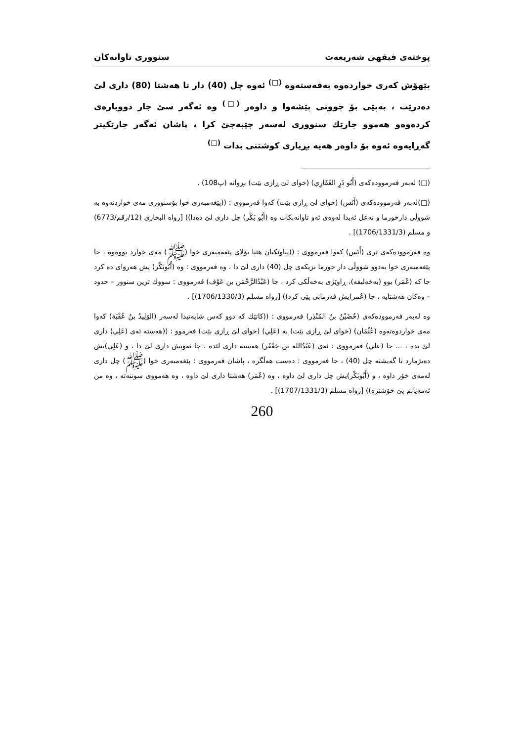پوختەی فیقهی شەریعەت سنووری تاوانەکان
بێهۆش کەری خواردەوە بەقەستەوە <sup>(□)</sup> ئەوە چل (40) دار تا هەشتا (80) داری لێ دەدرێت ، بەپێی بۆ چوونی پێشەوا و داوەر <sup>(□)</sup> وە ئەگەر سێ جار دووبارەی کردەوەو هەموو جارێك سنووری لەسەر جێبەجێ کرا ، پاشان ئەگەر جارێکیتر گەڕایەوە ئەوە بۆ داوەر هەیە بڕیاری کوشتنی بدات <sup>(□)</sup>
(□) لەبەر فەرموودەکەی (أَبُو ذَرٍ الغَفَارِي) (خوای لێ ڕازی بێت) بڕوانە (پ108) .
(□)لەبەر فەرموودەکەی (أَنَس) (خوای لێ ڕازی بێت) کەوا فەرمووی : ((پێغەمبەری خوا بۆسنووری مەی خواردنەوە بە شووڵی دارخورما و نەعل ئەیدا لەوەی ئەو تاوانەبکات وە (أَبُو بَكْر) چل داری لێ دەدا)) [رواه البخاري (12/رقم/6773) و مسلم (1706/1331/3)] .
وە فەرموودەکەی تری (أَنَس) کەوا فەرمووی : ((پیاوێکیان هێنا بۆلای پێغەمبەری خوا (ﷺ) مەی خوارد بووەوە ، جا پێغەمبەری خوا بەدوو شووڵی دار خورما نزیکەی چل (40) داری لێ دا ، وە فەرمووی : وە (أَبُوبَكْر) یش هەروای دە کرد جا کە (عُمَر) بوو (بەخەلیفە)، ڕاوێژی بەخەڵکی کرد ، جا (عَبْدُالرَّحْمَن بن عَوْف) فەرمووی : سووك ترین سنوور – حدود – وەکان هەشتایە ، جا (عُمر)یش فەرمانی پێی کرد)) [رواه مسلم (1706/1330/3)] .
وە لەبەر فەرموودەکەی (حُضَيْنُ بنُ المُنْذِر) فەرمووی : ((کاتێك کە دوو کەس شایەتیدا لەسەر (الوَلِيدُ بنُ عُقْبَة) کەوا مەی خواردوەتەوە (عُثْمَان) (خوای لێ ڕازی بێت) بە (عَلِي) (خوای لێ ڕازی بێت) فەرموو : ((هەستە ئەی (عَلِي) داری لێ بدە ، ... جا (علي) فەرمووی : ئەی (عَبْدُالله بن جَعْفَر) هەستە داری لێدە ، جا ئەویش داری لێ دا ، و (عَلِي)یش دەیژمارد تا گەیشتە چل (40) ، جا فەرمووی : دەست هەڵگرە ، پاشان فەرمووی : پێغەمبەری خوا (ﷺ) چل داری لەمەی خۆر داوە ، و (أَبُوبَكْر)یش چل داری لێ داوە ، وە (عُمَر) هەشتا داری لێ داوە ، وە هەمووی سوننەتە ، وە من ئەمەیانم پێ خۆشترە)) [رواه مسلم (1707/1331/3)] .
260